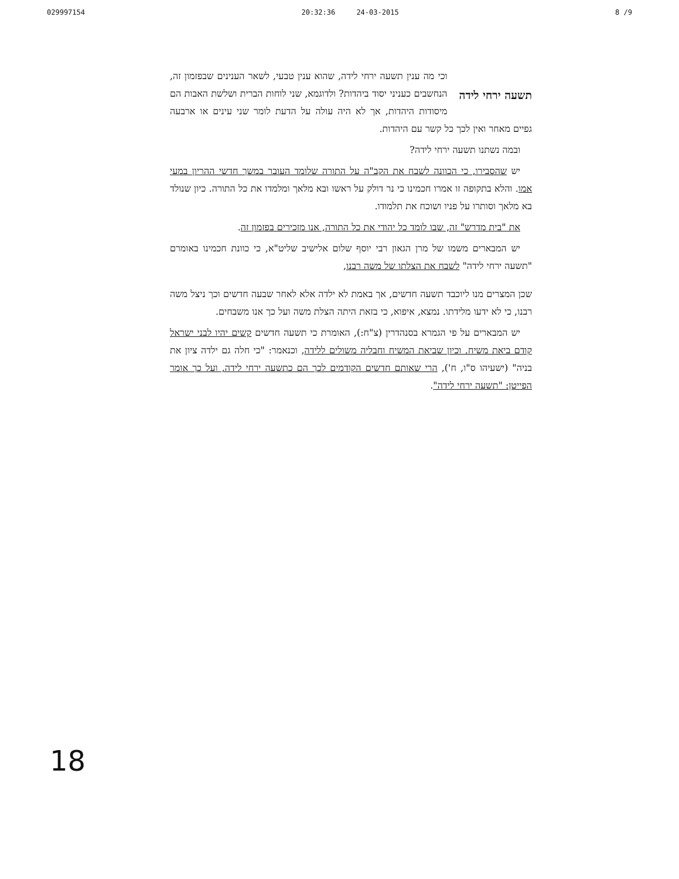029997154 20:32:36 24-03-2015 8 /9
תשעה ירחי לידה
וכי מה ענין תשעה ירחי לידה, שהוא ענין טבעי, לשאר הענינים שבפזמון זה, הנחשבים כעניני יסוד ביהדות? ולדוגמא, שני לוחות הברית ושלשת האבות הם מיסודות היהדות, אך לא היה עולה על הדעת לומר שני עינים או ארבעה גפיים מאחר ואין לכך כל קשר עם היהדות.
ובמה נשתנו תשעה ירחי לידה?
יש שהסבירו, כי הכוונה לשבח את הקב"ה על התורה שלומד העובר במשך חדשי ההריון במעי אמו. והלא בתקופה זו אמרו חכמינו כי נר דולק על ראשו ובא מלאך ומלמדו את כל התורה. כיון שנולד בא מלאך וסותרו על פניו ושוכח את תלמודו.
את "בית מדרש" זה, שבו לומד כל יהודי את כל התורה, אנו מזכירים בפזמון זה.
יש המבארים משמו של מרן הגאון רבי יוסף שלום אלישיב שליט"א, כי כוונת חכמינו באומרם "תשעה ירחי לידה" לשבח את הצלתו של משה רבנו,
שכן המצרים מנו ליוכבד תשעה חדשים, אך באמת לא ילדה אלא לאחר שבעה חדשים וכך ניצל משה רבנו, כי לא ידעו מלידתו. נמצא, איפוא, כי בזאת היתה הצלת משה ועל כך אנו משבחים.
יש המבארים על פי הגמרא בסנהדרין (צ"ח:), האומרת כי תשעה חדשים קשים יהיו לבני ישראל קודם ביאת משיח. וכיון שביאת המשיח וחבליה משולים ללידה, וכנאמר: "כי חלה גם ילדה ציון את בניה" (ישעיהו ס"ו, ח'), הרי שאותם חדשים הקודמים לכך הם כתשעה ירחי לידה, ועל כך אומר הפייטן: "תשעה ירחי לידה".
18